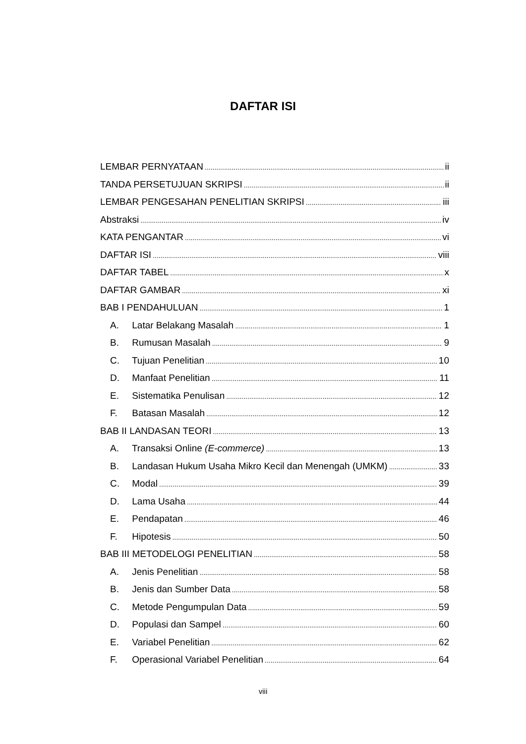DAFTAR ISI
LEMBAR PERNYATAAN ii
TANDA PERSETUJUAN SKRIPSI ii
LEMBAR PENGESAHAN PENELITIAN SKRIPSI iii
Abstraksi iv
KATA PENGANTAR vi
DAFTAR ISI viii
DAFTAR TABEL x
DAFTAR GAMBAR xi
BAB I PENDAHULUAN 1
A. Latar Belakang Masalah 1
B. Rumusan Masalah 9
C. Tujuan Penelitian 10
D. Manfaat Penelitian 11
E. Sistematika Penulisan 12
F. Batasan Masalah 12
BAB II LANDASAN TEORI 13
A. Transaksi Online (E-commerce) 13
B. Landasan Hukum Usaha Mikro Kecil dan Menengah (UMKM) 33
C. Modal 39
D. Lama Usaha 44
E. Pendapatan 46
F. Hipotesis 50
BAB III METODELOGI PENELITIAN 58
A. Jenis Penelitian 58
B. Jenis dan Sumber Data 58
C. Metode Pengumpulan Data 59
D. Populasi dan Sampel 60
E. Variabel Penelitian 62
F. Operasional Variabel Penelitian 64
viii